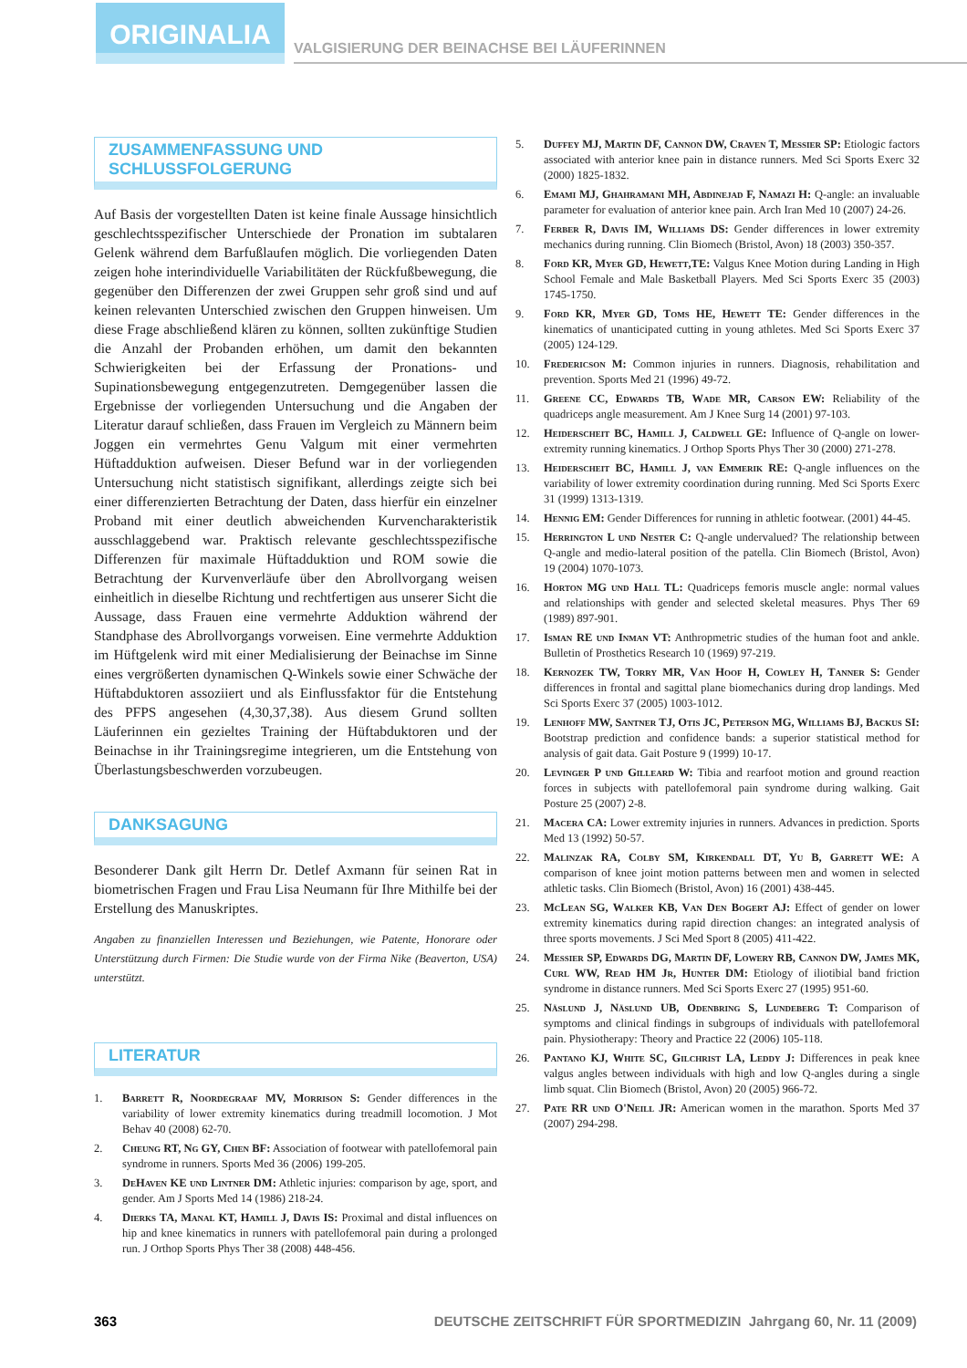ORIGINALIA
VALGISIERUNG DER BEINACHSE BEI LÄUFERINNEN
ZUSAMMENFASSUNG UND SCHLUSSFOLGERUNG
Auf Basis der vorgestellten Daten ist keine finale Aussage hinsichtlich geschlechtsspezifischer Unterschiede der Pronation im subtalaren Gelenk während dem Barfußlaufen möglich. Die vorliegenden Daten zeigen hohe interindividuelle Variabilitäten der Rückfußbewegung, die gegenüber den Differenzen der zwei Gruppen sehr groß sind und auf keinen relevanten Unterschied zwischen den Gruppen hinweisen. Um diese Frage abschließend klären zu können, sollten zukünftige Studien die Anzahl der Probanden erhöhen, um damit den bekannten Schwierigkeiten bei der Erfassung der Pronations- und Supinationsbewegung entgegenzutreten. Demgegenüber lassen die Ergebnisse der vorliegenden Untersuchung und die Angaben der Literatur darauf schließen, dass Frauen im Vergleich zu Männern beim Joggen ein vermehrtes Genu Valgum mit einer vermehrten Hüftadduktion aufweisen. Dieser Befund war in der vorliegenden Untersuchung nicht statistisch signifikant, allerdings zeigte sich bei einer differenzierten Betrachtung der Daten, dass hierfür ein einzelner Proband mit einer deutlich abweichenden Kurvencharakteristik ausschlaggebend war. Praktisch relevante geschlechtsspezifische Differenzen für maximale Hüftadduktion und ROM sowie die Betrachtung der Kurvenverläufe über den Abrollvorgang weisen einheitlich in dieselbe Richtung und rechtfertigen aus unserer Sicht die Aussage, dass Frauen eine vermehrte Adduktion während der Standphase des Abrollvorgangs vorweisen. Eine vermehrte Adduktion im Hüftgelenk wird mit einer Medialisierung der Beinachse im Sinne eines vergrößerten dynamischen Q-Winkels sowie einer Schwäche der Hüftabduktoren assoziiert und als Einflussfaktor für die Entstehung des PFPS angesehen (4,30,37,38). Aus diesem Grund sollten Läuferinnen ein gezieltes Training der Hüftabduktoren und der Beinachse in ihr Trainingsregime integrieren, um die Entstehung von Überlastungsbeschwerden vorzubeugen.
DANKSAGUNG
Besonderer Dank gilt Herrn Dr. Detlef Axmann für seinen Rat in biometrischen Fragen und Frau Lisa Neumann für Ihre Mithilfe bei der Erstellung des Manuskriptes.
Angaben zu finanziellen Interessen und Beziehungen, wie Patente, Honorare oder Unterstützung durch Firmen: Die Studie wurde von der Firma Nike (Beaverton, USA) unterstützt.
LITERATUR
1. Barrett R, Noordegraaf MV, Morrison S: Gender differences in the variability of lower extremity kinematics during treadmill locomotion. J Mot Behav 40 (2008) 62-70.
2. Cheung RT, Ng GY, Chen BF: Association of footwear with patellofemoral pain syndrome in runners. Sports Med 36 (2006) 199-205.
3. DeHaven KE und Lintner DM: Athletic injuries: comparison by age, sport, and gender. Am J Sports Med 14 (1986) 218-24.
4. Dierks TA, Manal KT, Hamill J, Davis IS: Proximal and distal influences on hip and knee kinematics in runners with patellofemoral pain during a prolonged run. J Orthop Sports Phys Ther 38 (2008) 448-456.
5. Duffey MJ, Martin DF, Cannon DW, Craven T, Messier SP: Etiologic factors associated with anterior knee pain in distance runners. Med Sci Sports Exerc 32 (2000) 1825-1832.
6. Emami MJ, Ghahramani MH, Abdinejad F, Namazi H: Q-angle: an invaluable parameter for evaluation of anterior knee pain. Arch Iran Med 10 (2007) 24-26.
7. Ferber R, Davis IM, Williams DS: Gender differences in lower extremity mechanics during running. Clin Biomech (Bristol, Avon) 18 (2003) 350-357.
8. Ford KR, Myer GD, Hewett,TE: Valgus Knee Motion during Landing in High School Female and Male Basketball Players. Med Sci Sports Exerc 35 (2003) 1745-1750.
9. Ford KR, Myer GD, Toms HE, Hewett TE: Gender differences in the kinematics of unanticipated cutting in young athletes. Med Sci Sports Exerc 37 (2005) 124-129.
10. Fredericson M: Common injuries in runners. Diagnosis, rehabilitation and prevention. Sports Med 21 (1996) 49-72.
11. Greene CC, Edwards TB, Wade MR, Carson EW: Reliability of the quadriceps angle measurement. Am J Knee Surg 14 (2001) 97-103.
12. Heiderscheit BC, Hamill J, Caldwell GE: Influence of Q-angle on lower-extremity running kinematics. J Orthop Sports Phys Ther 30 (2000) 271-278.
13. Heiderscheit BC, Hamill J, van Emmerik RE: Q-angle influences on the variability of lower extremity coordination during running. Med Sci Sports Exerc 31 (1999) 1313-1319.
14. Hennig EM: Gender Differences for running in athletic footwear. (2001) 44-45.
15. Herrington L und Nester C: Q-angle undervalued? The relationship between Q-angle and medio-lateral position of the patella. Clin Biomech (Bristol, Avon) 19 (2004) 1070-1073.
16. Horton MG und Hall TL: Quadriceps femoris muscle angle: normal values and relationships with gender and selected skeletal measures. Phys Ther 69 (1989) 897-901.
17. Isman RE und Inman VT: Anthropmetric studies of the human foot and ankle. Bulletin of Prosthetics Research 10 (1969) 97-219.
18. Kernozek TW, Torry MR, Van Hoof H, Cowley H, Tanner S: Gender differences in frontal and sagittal plane biomechanics during drop landings. Med Sci Sports Exerc 37 (2005) 1003-1012.
19. Lenhoff MW, Santner TJ, Otis JC, Peterson MG, Williams BJ, Backus SI: Bootstrap prediction and confidence bands: a superior statistical method for analysis of gait data. Gait Posture 9 (1999) 10-17.
20. Levinger P und Gilleard W: Tibia and rearfoot motion and ground reaction forces in subjects with patellofemoral pain syndrome during walking. Gait Posture 25 (2007) 2-8.
21. Macera CA: Lower extremity injuries in runners. Advances in prediction. Sports Med 13 (1992) 50-57.
22. Malinzak RA, Colby SM, Kirkendall DT, Yu B, Garrett WE: A comparison of knee joint motion patterns between men and women in selected athletic tasks. Clin Biomech (Bristol, Avon) 16 (2001) 438-445.
23. McLean SG, Walker KB, Van Den Bogert AJ: Effect of gender on lower extremity kinematics during rapid direction changes: an integrated analysis of three sports movements. J Sci Med Sport 8 (2005) 411-422.
24. Messier SP, Edwards DG, Martin DF, Lowery RB, Cannon DW, James MK, Curl WW, Read HM Jr, Hunter DM: Etiology of iliotibial band friction syndrome in distance runners. Med Sci Sports Exerc 27 (1995) 951-60.
25. Näslund J, Näslund UB, Odenbring S, Lundeberg T: Comparison of symptoms and clinical findings in subgroups of individuals with patellofemoral pain. Physiotherapy: Theory and Practice 22 (2006) 105-118.
26. Pantano KJ, White SC, Gilchrist LA, Leddy J: Differences in peak knee valgus angles between individuals with high and low Q-angles during a single limb squat. Clin Biomech (Bristol, Avon) 20 (2005) 966-72.
27. Pate RR und O'Neill JR: American women in the marathon. Sports Med 37 (2007) 294-298.
363 DEUTSCHE ZEITSCHRIFT FÜR SPORTMEDIZIN Jahrgang 60, Nr. 11 (2009)